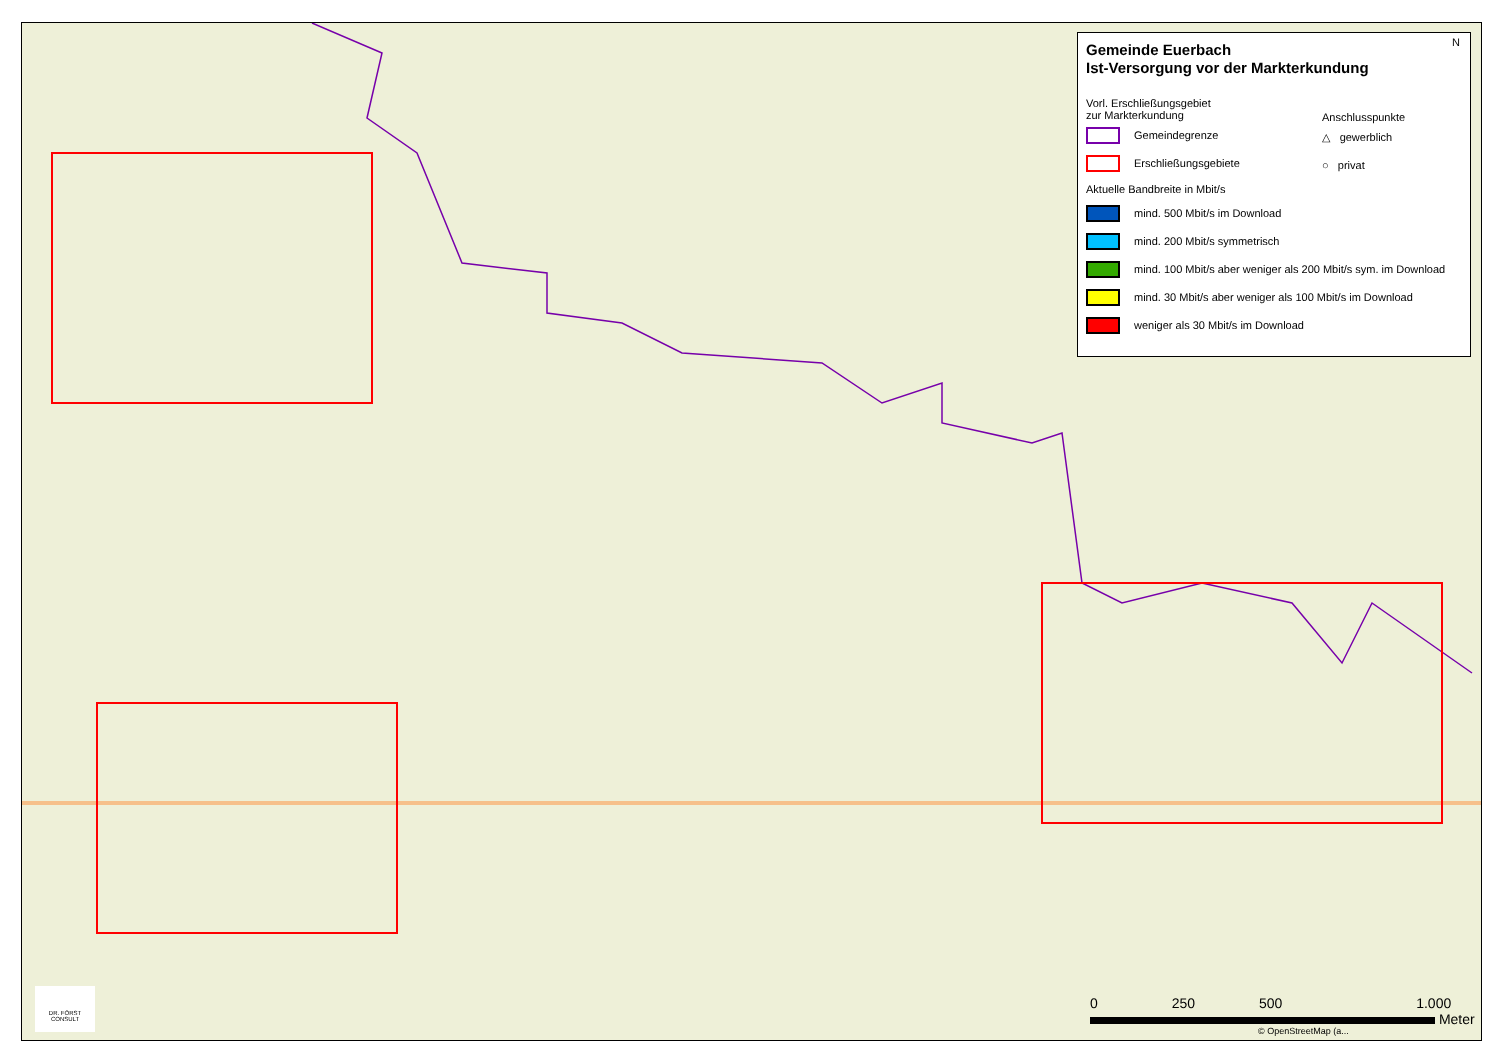Gemeinde Euerbach
Ist-Versorgung vor der Markterkundung
Vorl. Erschließungsgebiet
zur Markterkundung
Gemeindegrenze
Erschließungsgebiete
Anschlusspunkte
△ gewerblich
○ privat
Aktuelle Bandbreite in Mbit/s
mind. 500 Mbit/s im Download
mind. 200 Mbit/s symmetrisch
mind. 100 Mbit/s aber weniger als 200 Mbit/s sym. im Download
mind. 30 Mbit/s aber weniger als 100 Mbit/s im Download
weniger als 30 Mbit/s im Download
N
0 250 500 1.000
Meter
© OpenStreetMap (a...
DR. FÖRST
CONSULT